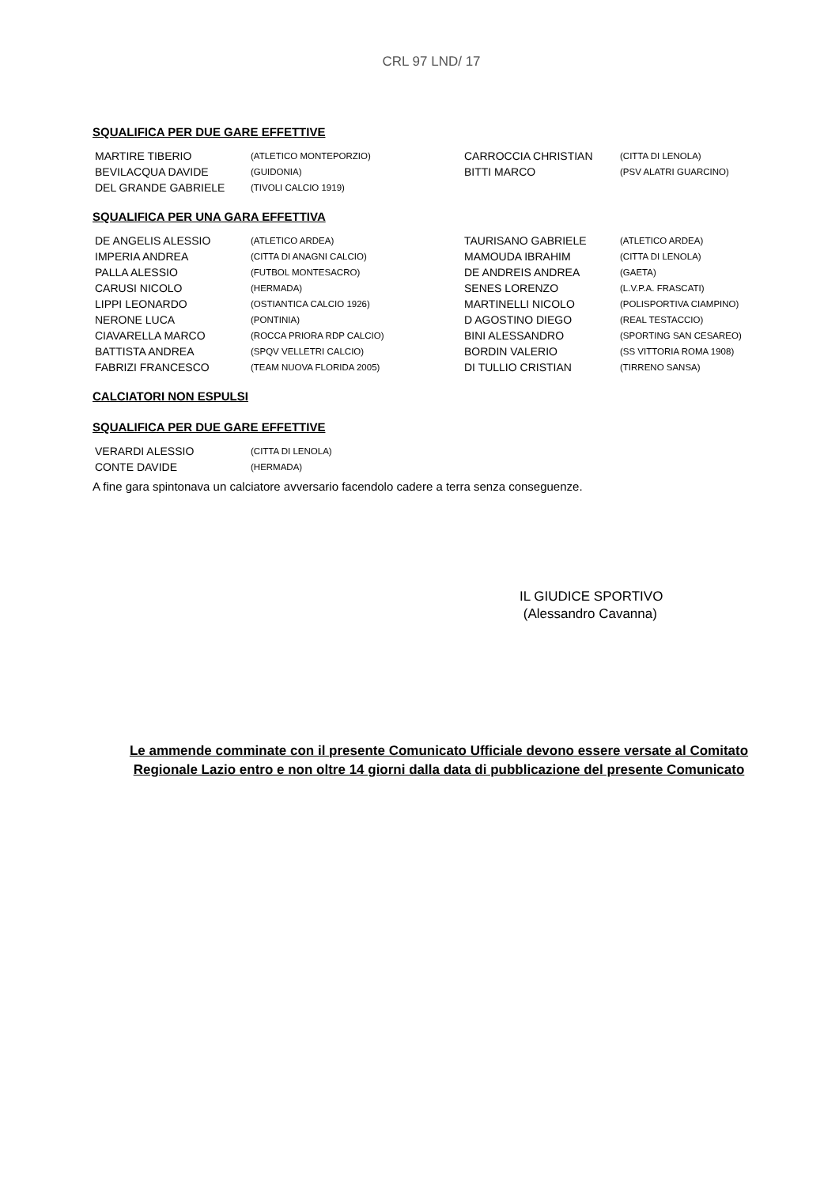CRL 97 LND/ 17
SQUALIFICA PER DUE GARE EFFETTIVE
| MARTIRE TIBERIO | (ATLETICO MONTEPORZIO) | CARROCCIA CHRISTIAN | (CITTA DI LENOLA) |
| BEVILACQUA DAVIDE | (GUIDONIA) | BITTI MARCO | (PSV ALATRI GUARCINO) |
| DEL GRANDE GABRIELE | (TIVOLI CALCIO 1919) | | |
SQUALIFICA PER UNA GARA EFFETTIVA
| DE ANGELIS ALESSIO | (ATLETICO ARDEA) | TAURISANO GABRIELE | (ATLETICO ARDEA) |
| IMPERIA ANDREA | (CITTA DI ANAGNI CALCIO) | MAMOUDA IBRAHIM | (CITTA DI LENOLA) |
| PALLA ALESSIO | (FUTBOL MONTESACRO) | DE ANDREIS ANDREA | (GAETA) |
| CARUSI NICOLO | (HERMADA) | SENES LORENZO | (L.V.P.A. FRASCATI) |
| LIPPI LEONARDO | (OSTIANTICA CALCIO 1926) | MARTINELLI NICOLO | (POLISPORTIVA CIAMPINO) |
| NERONE LUCA | (PONTINIA) | D AGOSTINO DIEGO | (REAL TESTACCIO) |
| CIAVARELLA MARCO | (ROCCA PRIORA RDP CALCIO) | BINI ALESSANDRO | (SPORTING SAN CESAREO) |
| BATTISTA ANDREA | (SPQV VELLETRI CALCIO) | BORDIN VALERIO | (SS VITTORIA ROMA 1908) |
| FABRIZI FRANCESCO | (TEAM NUOVA FLORIDA 2005) | DI TULLIO CRISTIAN | (TIRRENO SANSA) |
CALCIATORI NON ESPULSI
SQUALIFICA PER DUE GARE EFFETTIVE
| VERARDI ALESSIO | (CITTA DI LENOLA) |
| CONTE DAVIDE | (HERMADA) |
A fine gara spintonava un calciatore avversario facendolo cadere a terra senza conseguenze.
IL GIUDICE SPORTIVO
(Alessandro Cavanna)
Le ammende comminate con il presente Comunicato Ufficiale devono essere versate al Comitato Regionale Lazio entro e non oltre 14 giorni dalla data di pubblicazione del presente Comunicato